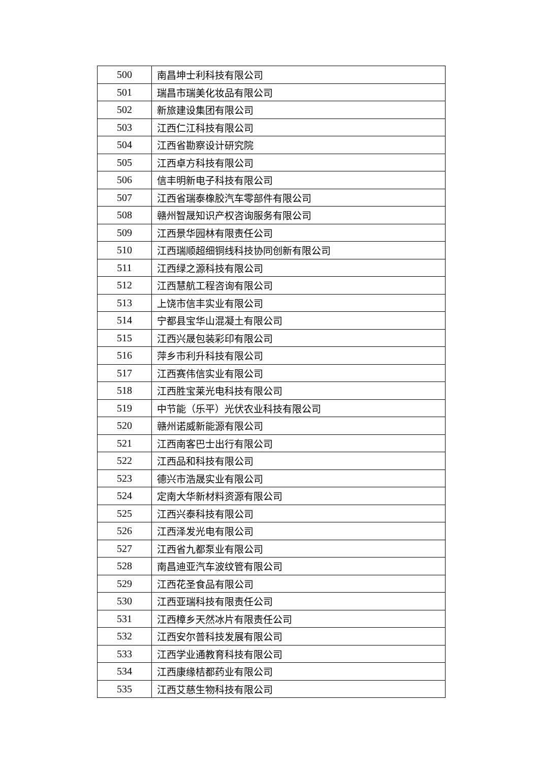| 500 | 南昌坤士利科技有限公司 |
| 501 | 瑞昌市瑞美化妆品有限公司 |
| 502 | 新旅建设集团有限公司 |
| 503 | 江西仁江科技有限公司 |
| 504 | 江西省勘察设计研究院 |
| 505 | 江西卓方科技有限公司 |
| 506 | 信丰明新电子科技有限公司 |
| 507 | 江西省瑞泰橡胶汽车零部件有限公司 |
| 508 | 赣州智晟知识产权咨询服务有限公司 |
| 509 | 江西景华园林有限责任公司 |
| 510 | 江西瑞顺超细铜线科技协同创新有限公司 |
| 511 | 江西绿之源科技有限公司 |
| 512 | 江西慧航工程咨询有限公司 |
| 513 | 上饶市信丰实业有限公司 |
| 514 | 宁都县宝华山混凝土有限公司 |
| 515 | 江西兴晟包装彩印有限公司 |
| 516 | 萍乡市利升科技有限公司 |
| 517 | 江西赛伟信实业有限公司 |
| 518 | 江西胜宝莱光电科技有限公司 |
| 519 | 中节能（乐平）光伏农业科技有限公司 |
| 520 | 赣州诺威新能源有限公司 |
| 521 | 江西南客巴士出行有限公司 |
| 522 | 江西品和科技有限公司 |
| 523 | 德兴市浩晟实业有限公司 |
| 524 | 定南大华新材料资源有限公司 |
| 525 | 江西兴泰科技有限公司 |
| 526 | 江西泽发光电有限公司 |
| 527 | 江西省九都泵业有限公司 |
| 528 | 南昌迪亚汽车波纹管有限公司 |
| 529 | 江西花圣食品有限公司 |
| 530 | 江西亚瑞科技有限责任公司 |
| 531 | 江西樟乡天然冰片有限责任公司 |
| 532 | 江西安尔普科技发展有限公司 |
| 533 | 江西学业通教育科技有限公司 |
| 534 | 江西康缘桔都药业有限公司 |
| 535 | 江西艾慈生物科技有限公司 |